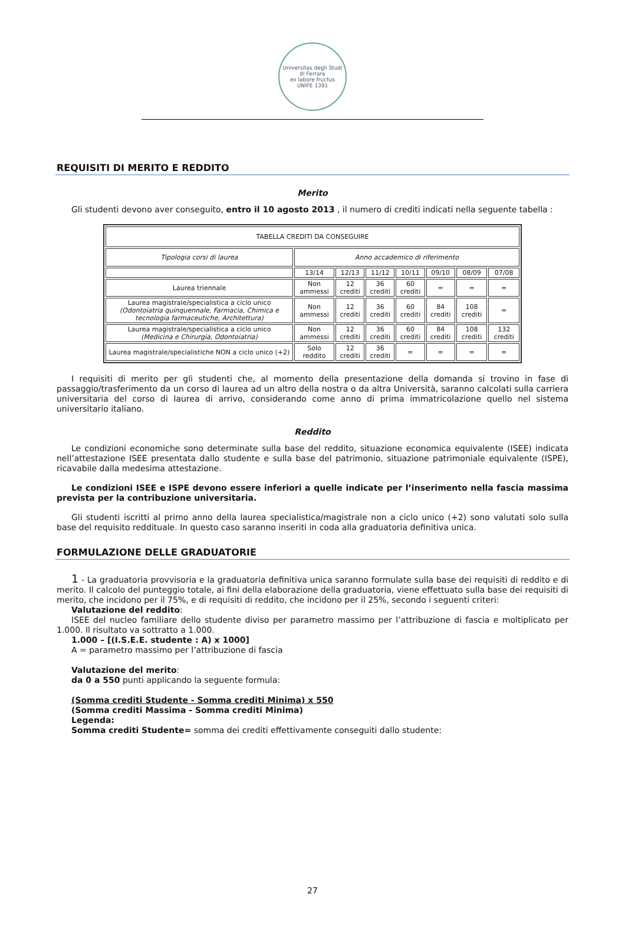Universitas degli Studi di Ferrara
ex labore fructus
UNIFE 1391
REQUISITI DI MERITO E REDDITO
Merito
Gli studenti devono aver conseguito, entro il 10 agosto 2013 , il numero di crediti indicati nella seguente tabella :
| TABELLA CREDITI DA CONSEGUIRE | | | | | | | |
| Tipologia corsi di laurea | Anno accademico di riferimento | | | | | | |
| | 13/14 | 12/13 | 11/12 | 10/11 | 09/10 | 08/09 | 07/08 |
| Laurea triennale | Non ammessi | 12 crediti | 36 crediti | 60 crediti | = | = | = |
| Laurea magistrale/specialistica a ciclo unico (Odontoiatria quinquennale, Farmacia, Chimica e tecnologia farmaceutiche, Architettura) | Non ammessi | 12 crediti | 36 crediti | 60 crediti | 84 crediti | 108 crediti | = |
| Laurea magistrale/specialistica a ciclo unico (Medicina e Chirurgia, Odontoiatria) | Non ammessi | 12 crediti | 36 crediti | 60 crediti | 84 crediti | 108 crediti | 132 crediti |
| Laurea magistrale/specialistiche NON a ciclo unico (+2) | Solo reddito | 12 crediti | 36 crediti | = | = | = | = |
I requisiti di merito per gli studenti che, al momento della presentazione della domanda si trovino in fase di passaggio/trasferimento da un corso di laurea ad un altro della nostra o da altra Università, saranno calcolati sulla carriera universitaria del corso di laurea di arrivo, considerando come anno di prima immatricolazione quello nel sistema universitario italiano.
Reddito
Le condizioni economiche sono determinate sulla base del reddito, situazione economica equivalente (ISEE) indicata nell’attestazione ISEE presentata dallo studente e sulla base del patrimonio, situazione patrimoniale equivalente (ISPE), ricavabile dalla medesima attestazione.
Le condizioni ISEE e ISPE devono essere inferiori a quelle indicate per l’inserimento nella fascia massima prevista per la contribuzione universitaria.
Gli studenti iscritti al primo anno della laurea specialistica/magistrale non a ciclo unico (+2) sono valutati solo sulla base del requisito reddituale. In questo caso saranno inseriti in coda alla graduatoria definitiva unica.
FORMULAZIONE DELLE GRADUATORIE
1 - La graduatoria provvisoria e la graduatoria definitiva unica saranno formulate sulla base dei requisiti di reddito e di merito. Il calcolo del punteggio totale, ai fini della elaborazione della graduatoria, viene effettuato sulla base dei requisiti di merito, che incidono per il 75%, e di requisiti di reddito, che incidono per il 25%, secondo i seguenti criteri:
Valutazione del reddito:
ISEE del nucleo familiare dello studente diviso per parametro massimo per l’attribuzione di fascia e moltiplicato per 1.000. Il risultato va sottratto a 1.000.
1.000 – [(I.S.E.E. studente : A) x 1000]
A = parametro massimo per l’attribuzione di fascia
Valutazione del merito:
da 0 a 550 punti applicando la seguente formula:
(Somma crediti Studente - Somma crediti Minima) x 550
(Somma crediti Massima - Somma crediti Minima)
Legenda:
Somma crediti Studente= somma dei crediti effettivamente conseguiti dallo studente:
27